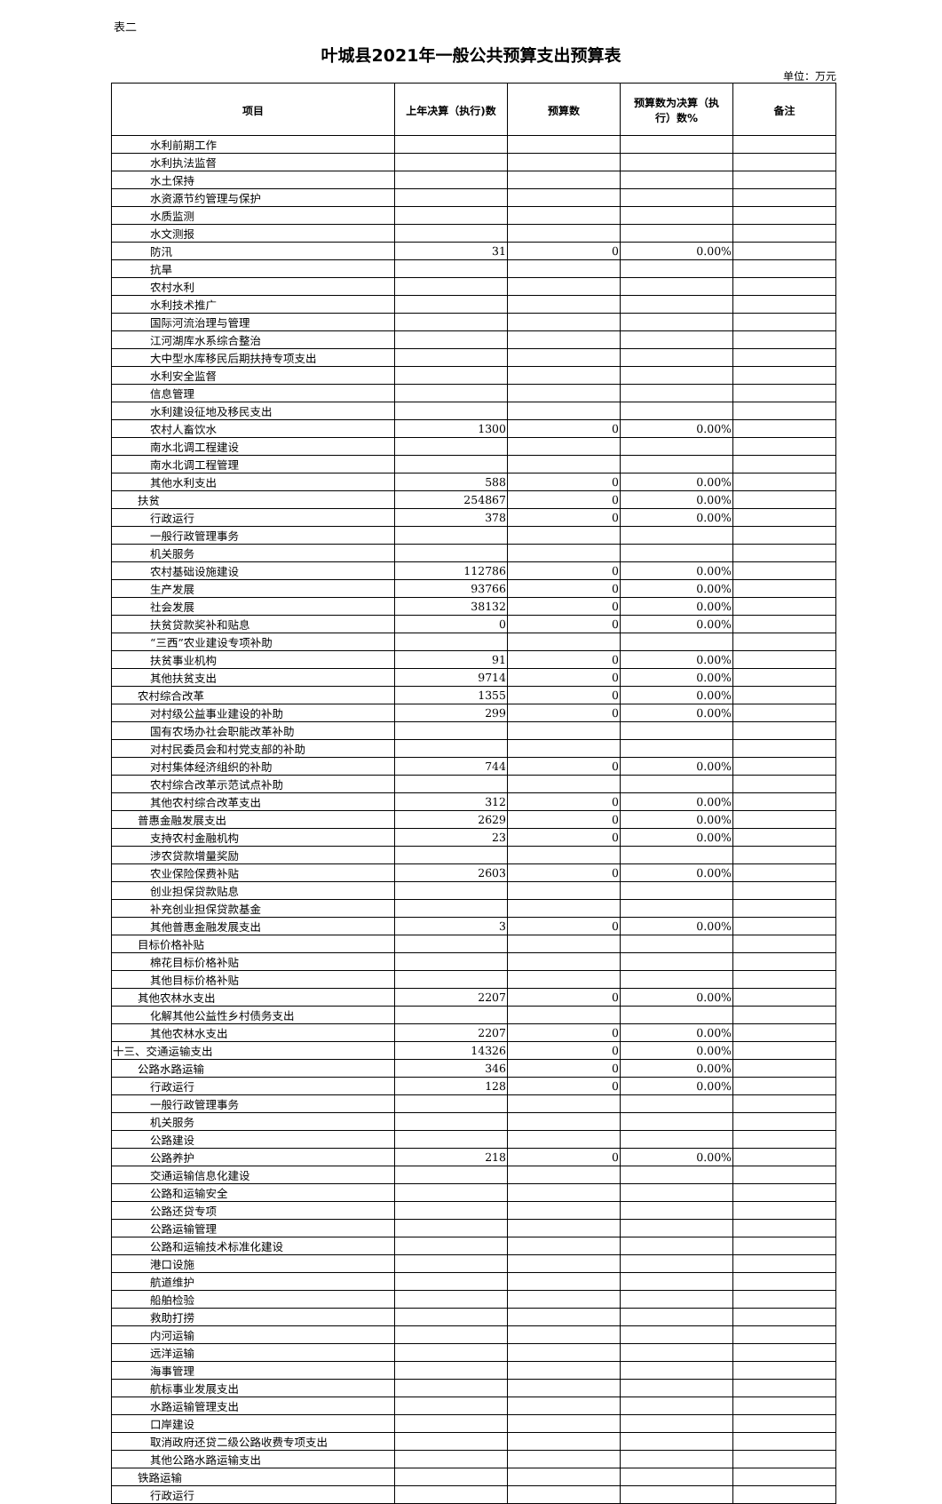表二
叶城县2021年一般公共预算支出预算表
单位：万元
| 项目 | 上年决算（执行)数 | 预算数 | 预算数为决算（执 行）数% | 备注 |
| --- | --- | --- | --- | --- |
| 水利前期工作 | | | | |
| 水利执法监督 | | | | |
| 水土保持 | | | | |
| 水资源节约管理与保护 | | | | |
| 水质监测 | | | | |
| 水文测报 | | | | |
| 防汛 | 31 | 0 | 0.00% | |
| 抗旱 | | | | |
| 农村水利 | | | | |
| 水利技术推广 | | | | |
| 国际河流治理与管理 | | | | |
| 江河湖库水系综合整治 | | | | |
| 大中型水库移民后期扶持专项支出 | | | | |
| 水利安全监督 | | | | |
| 信息管理 | | | | |
| 水利建设征地及移民支出 | | | | |
| 农村人畜饮水 | 1300 | 0 | 0.00% | |
| 南水北调工程建设 | | | | |
| 南水北调工程管理 | | | | |
| 其他水利支出 | 588 | 0 | 0.00% | |
| 扶贫 | 254867 | 0 | 0.00% | |
| 行政运行 | 378 | 0 | 0.00% | |
| 一般行政管理事务 | | | | |
| 机关服务 | | | | |
| 农村基础设施建设 | 112786 | 0 | 0.00% | |
| 生产发展 | 93766 | 0 | 0.00% | |
| 社会发展 | 38132 | 0 | 0.00% | |
| 扶贫贷款奖补和贴息 | 0 | 0 | 0.00% | |
| “三西”农业建设专项补助 | | | | |
| 扶贫事业机构 | 91 | 0 | 0.00% | |
| 其他扶贫支出 | 9714 | 0 | 0.00% | |
| 农村综合改革 | 1355 | 0 | 0.00% | |
| 对村级公益事业建设的补助 | 299 | 0 | 0.00% | |
| 国有农场办社会职能改革补助 | | | | |
| 对村民委员会和村党支部的补助 | | | | |
| 对村集体经济组织的补助 | 744 | 0 | 0.00% | |
| 农村综合改革示范试点补助 | | | | |
| 其他农村综合改革支出 | 312 | 0 | 0.00% | |
| 普惠金融发展支出 | 2629 | 0 | 0.00% | |
| 支持农村金融机构 | 23 | 0 | 0.00% | |
| 涉农贷款增量奖励 | | | | |
| 农业保险保费补贴 | 2603 | 0 | 0.00% | |
| 创业担保贷款贴息 | | | | |
| 补充创业担保贷款基金 | | | | |
| 其他普惠金融发展支出 | 3 | 0 | 0.00% | |
| 目标价格补贴 | | | | |
| 棉花目标价格补贴 | | | | |
| 其他目标价格补贴 | | | | |
| 其他农林水支出 | 2207 | 0 | 0.00% | |
| 化解其他公益性乡村债务支出 | | | | |
| 其他农林水支出 | 2207 | 0 | 0.00% | |
| 十三、交通运输支出 | 14326 | 0 | 0.00% | |
| 公路水路运输 | 346 | 0 | 0.00% | |
| 行政运行 | 128 | 0 | 0.00% | |
| 一般行政管理事务 | | | | |
| 机关服务 | | | | |
| 公路建设 | | | | |
| 公路养护 | 218 | 0 | 0.00% | |
| 交通运输信息化建设 | | | | |
| 公路和运输安全 | | | | |
| 公路还贷专项 | | | | |
| 公路运输管理 | | | | |
| 公路和运输技术标准化建设 | | | | |
| 港口设施 | | | | |
| 航道维护 | | | | |
| 船舶检验 | | | | |
| 救助打捞 | | | | |
| 内河运输 | | | | |
| 远洋运输 | | | | |
| 海事管理 | | | | |
| 航标事业发展支出 | | | | |
| 水路运输管理支出 | | | | |
| 口岸建设 | | | | |
| 取消政府还贷二级公路收费专项支出 | | | | |
| 其他公路水路运输支出 | | | | |
| 铁路运输 | | | | |
| 行政运行 | | | | |